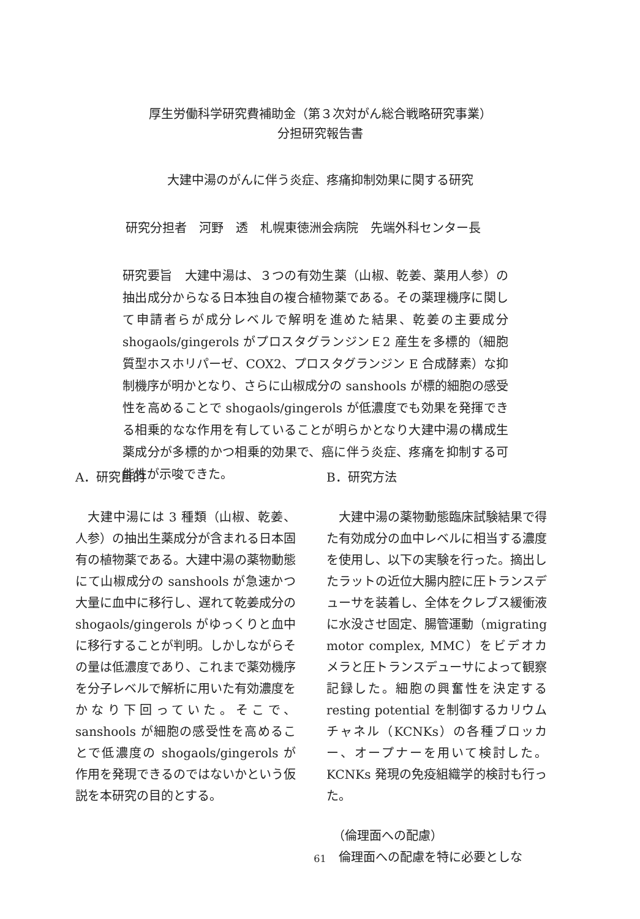厚生労働科学研究費補助金（第３次対がん総合戦略研究事業）
分担研究報告書
大建中湯のがんに伴う炎症、疼痛抑制効果に関する研究
研究分担者　河野　透　札幌東徳洲会病院　先端外科センター長
研究要旨　大建中湯は、３つの有効生薬（山椒、乾姜、薬用人参）の抽出成分からなる日本独自の複合植物薬である。その薬理機序に関して申請者らが成分レベルで解明を進めた結果、乾姜の主要成分 shogaols/gingerols がプロスタグランジンＥ2 産生を多標的（細胞質型ホスホリパーゼ、COX2、プロスタグランジン E 合成酵素）な抑制機序が明かとなり、さらに山椒成分の sanshools が標的細胞の感受性を高めることで shogaols/gingerols が低濃度でも効果を発揮できる相乗的なな作用を有していることが明らかとなり大建中湯の構成生薬成分が多標的かつ相乗的効果で、癌に伴う炎症、疼痛を抑制する可能性が示唆できた。
A．研究目的
大建中湯には 3 種類（山椒、乾姜、人参）の抽出生薬成分が含まれる日本固有の植物薬である。大建中湯の薬物動態にて山椒成分の sanshools が急速かつ大量に血中に移行し、遅れて乾姜成分の shogaols/gingerols がゆっくりと血中に移行することが判明。しかしながらその量は低濃度であり、これまで薬効機序を分子レベルで解析に用いた有効濃度をかなり下回っていた。そこで、sanshools が細胞の感受性を高めることで低濃度の shogaols/gingerols が作用を発現できるのではないかという仮説を本研究の目的とする。
B．研究方法
大建中湯の薬物動態臨床試験結果で得た有効成分の血中レベルに相当する濃度を使用し、以下の実験を行った。摘出したラットの近位大腸内腔に圧トランスデューサを装着し、全体をクレブス緩衝液に水没させ固定、腸管運動（migrating motor complex, MMC）をビデオカメラと圧トランスデューサによって観察記録した。細胞の興奮性を決定する resting potential を制御するカリウムチャネル（KCNKs）の各種ブロッカー、オープナーを用いて検討した。KCNKs 発現の免疫組織学的検討も行った。
（倫理面への配慮）
倫理面への配慮を特に必要としな
61